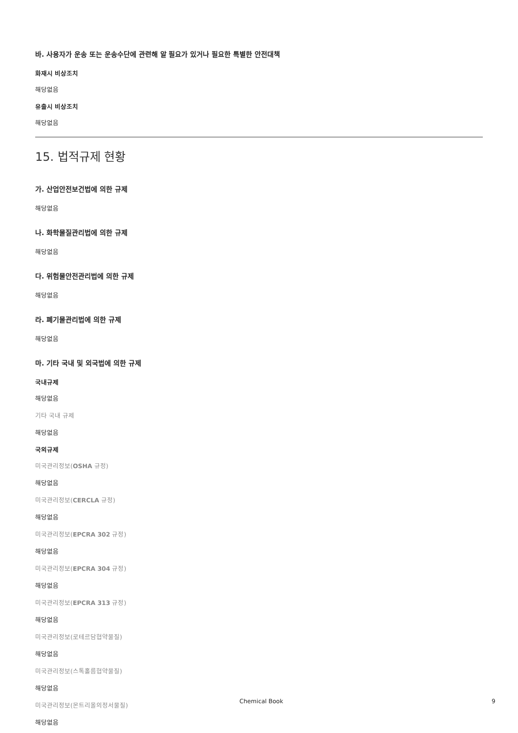바. 사용자가 운송 또는 운송수단에 관련해 알 필요가 있거나 필요한 특별한 안전대책
화재시 비상조치
해당없음
유출시 비상조치
해당없음
15. 법적규제 현황
가. 산업안전보건법에 의한 규제
해당없음
나. 화학물질관리법에 의한 규제
해당없음
다. 위험물안전관리법에 의한 규제
해당없음
라. 폐기물관리법에 의한 규제
해당없음
마. 기타 국내 및 외국법에 의한 규제
국내규제
해당없음
기타 국내 규제
해당없음
국외규제
미국관리정보(OSHA 규정)
해당없음
미국관리정보(CERCLA 규정)
해당없음
미국관리정보(EPCRA 302 규정)
해당없음
미국관리정보(EPCRA 304 규정)
해당없음
미국관리정보(EPCRA 313 규정)
해당없음
미국관리정보(로테르담협약물질)
해당없음
미국관리정보(스톡홀름협약물질)
해당없음
미국관리정보(몬트리올의정서물질)
해당없음
Chemical Book 9